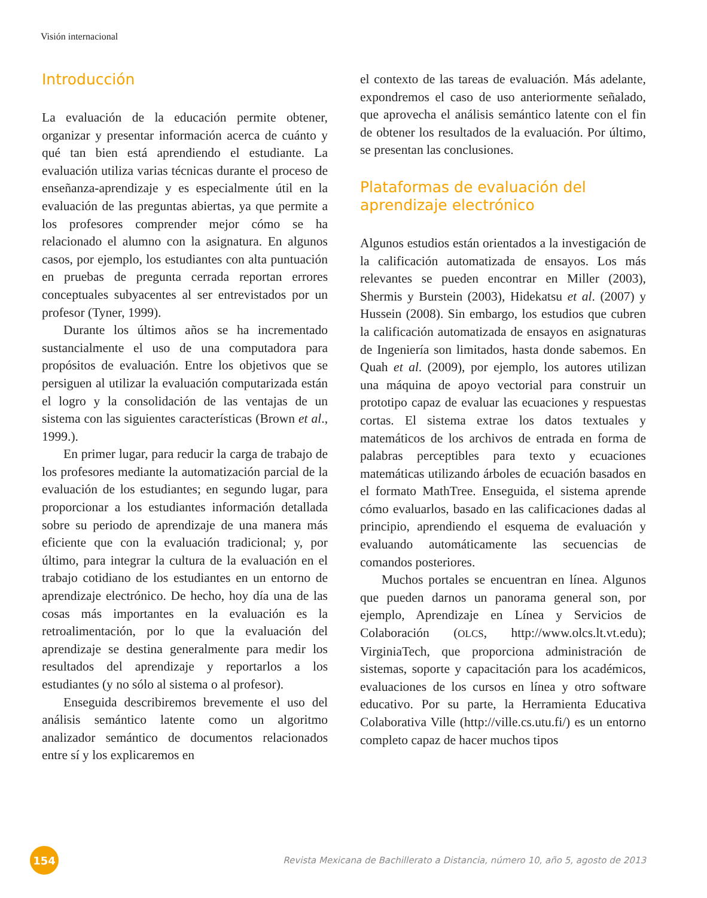Visión internacional
Introducción
La evaluación de la educación permite obtener, organizar y presentar información acerca de cuánto y qué tan bien está aprendiendo el estudiante. La evaluación utiliza varias técnicas durante el proceso de enseñanza-aprendizaje y es especialmente útil en la evaluación de las preguntas abiertas, ya que permite a los profesores comprender mejor cómo se ha relacionado el alumno con la asignatura. En algunos casos, por ejemplo, los estudiantes con alta puntuación en pruebas de pregunta cerrada reportan errores conceptuales subyacentes al ser entrevistados por un profesor (Tyner, 1999).
Durante los últimos años se ha incrementado sustancialmente el uso de una computadora para propósitos de evaluación. Entre los objetivos que se persiguen al utilizar la evaluación computarizada están el logro y la consolidación de las ventajas de un sistema con las siguientes características (Brown et al., 1999.).
En primer lugar, para reducir la carga de trabajo de los profesores mediante la automatización parcial de la evaluación de los estudiantes; en segundo lugar, para proporcionar a los estudiantes información detallada sobre su periodo de aprendizaje de una manera más eficiente que con la evaluación tradicional; y, por último, para integrar la cultura de la evaluación en el trabajo cotidiano de los estudiantes en un entorno de aprendizaje electrónico. De hecho, hoy día una de las cosas más importantes en la evaluación es la retroalimentación, por lo que la evaluación del aprendizaje se destina generalmente para medir los resultados del aprendizaje y reportarlos a los estudiantes (y no sólo al sistema o al profesor).
Enseguida describiremos brevemente el uso del análisis semántico latente como un algoritmo analizador semántico de documentos relacionados entre sí y los explicaremos en
el contexto de las tareas de evaluación. Más adelante, expondremos el caso de uso anteriormente señalado, que aprovecha el análisis semántico latente con el fin de obtener los resultados de la evaluación. Por último, se presentan las conclusiones.
Plataformas de evaluación del aprendizaje electrónico
Algunos estudios están orientados a la investigación de la calificación automatizada de ensayos. Los más relevantes se pueden encontrar en Miller (2003), Shermis y Burstein (2003), Hidekatsu et al. (2007) y Hussein (2008). Sin embargo, los estudios que cubren la calificación automatizada de ensayos en asignaturas de Ingeniería son limitados, hasta donde sabemos. En Quah et al. (2009), por ejemplo, los autores utilizan una máquina de apoyo vectorial para construir un prototipo capaz de evaluar las ecuaciones y respuestas cortas. El sistema extrae los datos textuales y matemáticos de los archivos de entrada en forma de palabras perceptibles para texto y ecuaciones matemáticas utilizando árboles de ecuación basados en el formato MathTree. Enseguida, el sistema aprende cómo evaluarlos, basado en las calificaciones dadas al principio, aprendiendo el esquema de evaluación y evaluando automáticamente las secuencias de comandos posteriores.
Muchos portales se encuentran en línea. Algunos que pueden darnos un panorama general son, por ejemplo, Aprendizaje en Línea y Servicios de Colaboración (OLCS, http://www.olcs.lt.vt.edu); VirginiaTech, que proporciona administración de sistemas, soporte y capacitación para los académicos, evaluaciones de los cursos en línea y otro software educativo. Por su parte, la Herramienta Educativa Colaborativa Ville (http://ville.cs.utu.fi/) es un entorno completo capaz de hacer muchos tipos
154
Revista Mexicana de Bachillerato a Distancia, número 10, año 5, agosto de 2013